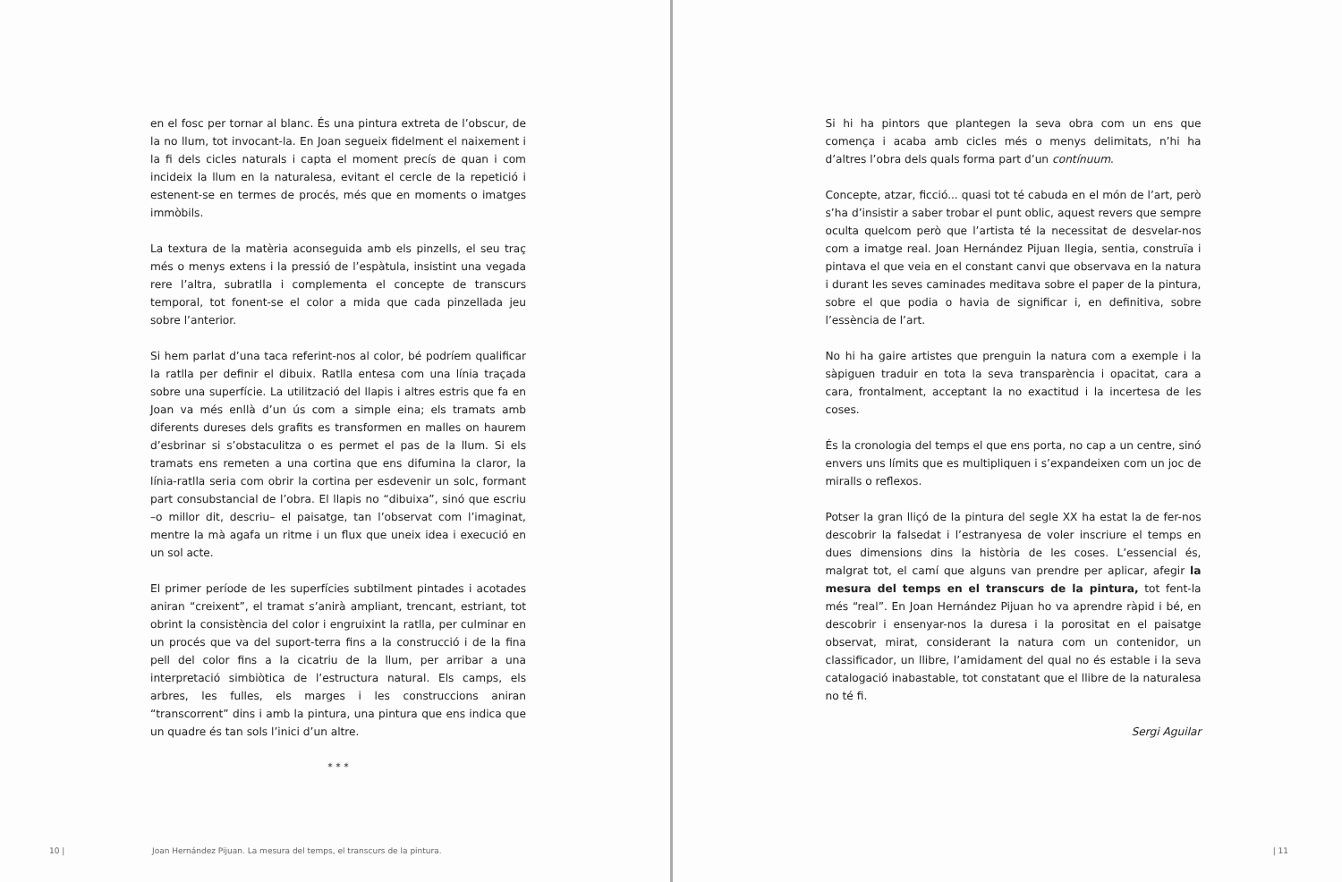en el fosc per tornar al blanc. És una pintura extreta de l’obscur, de la no llum, tot invocant-la. En Joan segueix fidelment el naixement i la fi dels cicles naturals i capta el moment precís de quan i com incideix la llum en la naturalesa, evitant el cercle de la repetició i estenent-se en termes de procés, més que en moments o imatges immòbils.
La textura de la matèria aconseguida amb els pinzells, el seu traç més o menys extens i la pressió de l’espàtula, insistint una vegada rere l’al­tra, subratlla i complementa el concepte de transcurs temporal, tot fonent-se el color a mida que cada pinzellada jeu sobre l’anterior.
Si hem parlat d’una taca referint-nos al color, bé podríem qualificar la ratlla per definir el dibuix. Ratlla entesa com una línia traçada sobre una superfície. La utilització del llapis i altres estris que fa en Joan va més enllà d’un ús com a simple eina; els tramats amb diferents dureses dels grafits es transformen en malles on haurem d’esbrinar si s’obstaculitza o es permet el pas de la llum. Si els tramats ens remeten a una cortina que ens difumina la claror, la línia-ratlla seria com obrir la cortina per esdevenir un solc, formant part consubstancial de l’obra. El llapis no “dibuixa”, sinó que escriu –o millor dit, descriu– el paisatge, tan l’observat com l’imaginat, mentre la mà agafa un ritme i un flux que uneix idea i execució en un sol acte.
El primer període de les superfícies subtilment pintades i acotades ani­ran “creixent”, el tramat s’anirà ampliant, trencant, estriant, tot obrint la consistència del color i engruixint la ratlla, per culminar en un procés que va del suport-terra fins a la construcció i de la fina pell del color fins a la cicatriu de la llum, per arribar a una interpretació simbiòtica de l’estructura natural. Els camps, els arbres, les fulles, els marges i les construccions aniran “transcorrent” dins i amb la pintura, una pintura que ens indica que un quadre és tan sols l’inici d’un altre.
* * *
10 | Joan Hernández Pijuan. La mesura del temps, el transcurs de la pintura.
Si hi ha pintors que plantegen la seva obra com un ens que comença i acaba amb cicles més o menys delimitats, n’hi ha d’altres l’obra dels quals forma part d’un contínuum.
Concepte, atzar, ficció... quasi tot té cabuda en el món de l’art, però s’ha d’insistir a saber trobar el punt oblic, aquest revers que sempre oculta quelcom però que l’artista té la necessitat de desvelar-nos com a imatge real. Joan Hernández Pijuan llegia, sentia, construïa i pintava el que veia en el constant canvi que observava en la natura i durant les seves caminades meditava sobre el paper de la pintura, sobre el que podia o havia de significar i, en definitiva, sobre l’essència de l’art.
No hi ha gaire artistes que prenguin la natura com a exemple i la sàpi­guen traduir en tota la seva transparència i opacitat, cara a cara, fron­talment, acceptant la no exactitud i la incertesa de les coses.
És la cronologia del temps el que ens porta, no cap a un centre, sinó envers uns límits que es multipliquen i s’expandeixen com un joc de miralls o reflexos.
Potser la gran lliçó de la pintura del segle XX ha estat la de fer-nos descobrir la falsedat i l’estranyesa de voler inscriure el temps en dues dimensions dins la història de les coses. L’essencial és, malgrat tot, el camí que alguns van prendre per aplicar, afegir la mesura del temps en el transcurs de la pintura, tot fent-la més “real”. En Joan Hernández Pijuan ho va aprendre ràpid i bé, en descobrir i ensenyar-nos la duresa i la porositat en el paisatge observat, mirat, considerant la natura com un contenidor, un classificador, un llibre, l’amidament del qual no és estable i la seva catalogació inabastable, tot constatant que el llibre de la naturalesa no té fi.
Sergi Aguilar
| 11